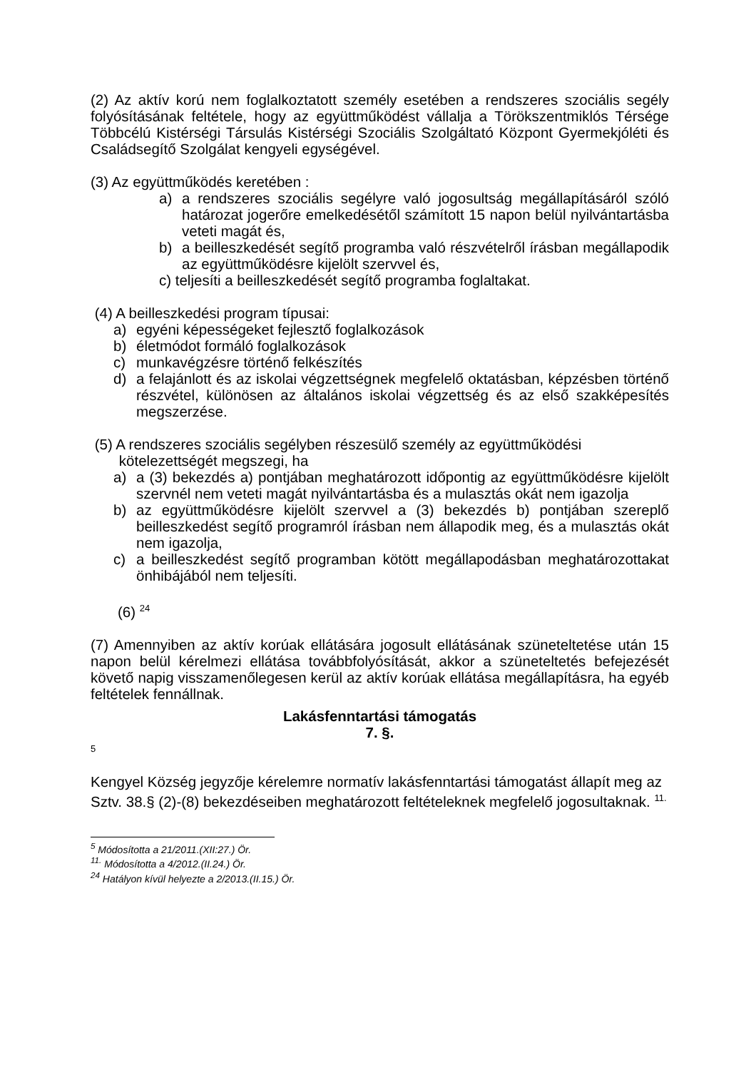(2) Az aktív korú nem foglalkoztatott személy esetében a rendszeres szociális segély folyósításának feltétele, hogy az együttműködést vállalja a Törökszentmiklós Térsége Többcélú Kistérségi Társulás Kistérségi Szociális Szolgáltató Központ Gyermekjóléti és Családsegítő Szolgálat kengyeli egységével.
(3) Az együttműködés keretében :
a) a rendszeres szociális segélyre való jogosultság megállapításáról szóló határozat jogerőre emelkedésétől számított 15 napon belül nyilvántartásba veteti magát és,
b) a beilleszkedését segítő programba való részvételről írásban megállapodik az együttműködésre kijelölt szervvel és,
c) teljesíti a beilleszkedését segítő programba foglaltakat.
(4) A beilleszkedési program típusai:
a) egyéni képességeket fejlesztő foglalkozások
b) életmódot formáló foglalkozások
c) munkavégzésre történő felkészítés
d) a felajánlott és az iskolai végzettségnek megfelelő oktatásban, képzésben történő részvétel, különösen az általános iskolai végzettség és az első szakképesítés megszerzése.
(5) A rendszeres szociális segélyben részesülő személy az együttműködési
kötelezettségét megszegi, ha
a) a (3) bekezdés a) pontjában meghatározott időpontig az együttműködésre kijelölt szervnél nem veteti magát nyilvántartásba és a mulasztás okát nem igazolja
b) az együttműködésre kijelölt szervvel a (3) bekezdés b) pontjában szereplő beilleszkedést segítő programról írásban nem állapodik meg, és a mulasztás okát nem igazolja,
c) a beilleszkedést segítő programban kötött megállapodásban meghatározottakat önhibájából nem teljesíti.
(6) <sup>24</sup>
(7) Amennyiben az aktív korúak ellátására jogosult ellátásának szüneteltetése után 15 napon belül kérelmezi ellátása továbbfolyósítását, akkor a szüneteltetés befejezését követő napig visszamenőlegesen kerül az aktív korúak ellátása megállapításra, ha egyéb feltételek fennállnak.
Lakásfenntartási támogatás
7. §.
5
Kengyel Község jegyzője kérelemre normatív lakásfenntartási támogatást állapít meg az Sztv. 38.§ (2)-(8) bekezdéseiben meghatározott feltételeknek megfelelő jogosultaknak. <sup>11.</sup>
<sup>5</sup> Módosította a 21/2011.(XII:27.) Ör.
<sup>11.</sup> Módosította a 4/2012.(II.24.) Ör.
<sup>24</sup> Hatályon kívül helyezte a 2/2013.(II.15.) Ör.